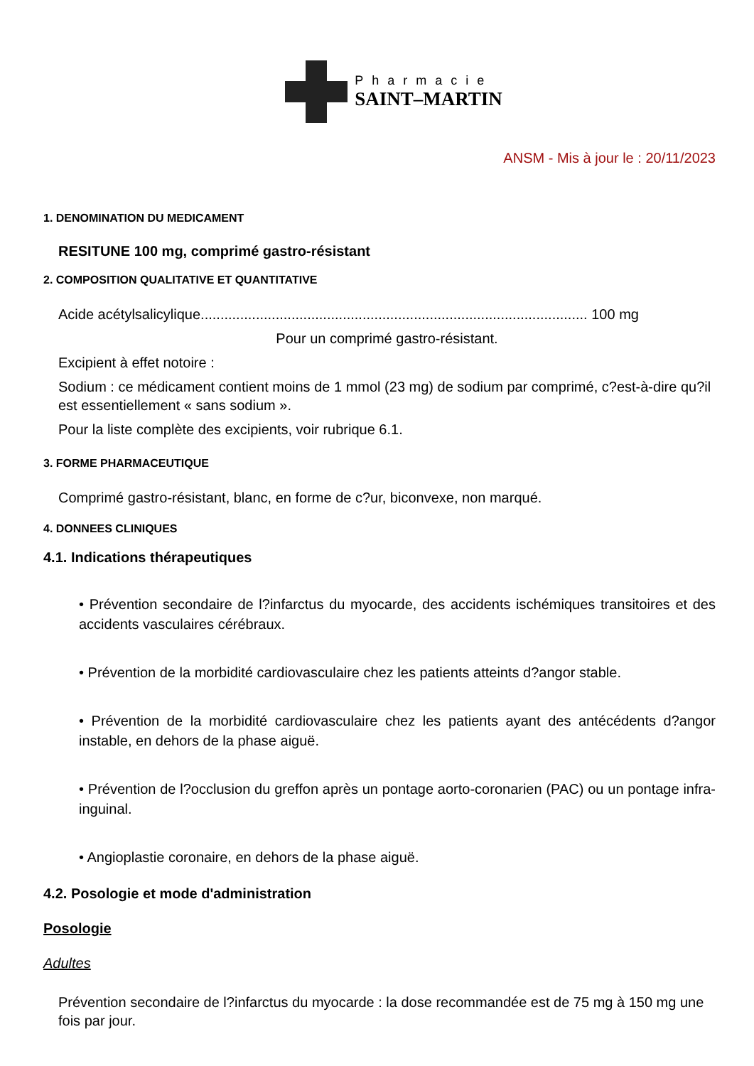Pharmacie
SAINT–MARTIN
ANSM - Mis à jour le : 20/11/2023
1. DENOMINATION DU MEDICAMENT
RESITUNE 100 mg, comprimé gastro-résistant
2. COMPOSITION QUALITATIVE ET QUANTITATIVE
Acide acétylsalicylique.................................................................................................. 100 mg
Pour un comprimé gastro-résistant.
Excipient à effet notoire :
Sodium : ce médicament contient moins de 1 mmol (23 mg) de sodium par comprimé, c?est-à-dire qu?il est essentiellement « sans sodium ».
Pour la liste complète des excipients, voir rubrique 6.1.
3. FORME PHARMACEUTIQUE
Comprimé gastro-résistant, blanc, en forme de c?ur, biconvexe, non marqué.
4. DONNEES CLINIQUES
4.1. Indications thérapeutiques
• Prévention secondaire de l?infarctus du myocarde, des accidents ischémiques transitoires et des accidents vasculaires cérébraux.
• Prévention de la morbidité cardiovasculaire chez les patients atteints d?angor stable.
• Prévention de la morbidité cardiovasculaire chez les patients ayant des antécédents d?angor instable, en dehors de la phase aiguë.
• Prévention de l?occlusion du greffon après un pontage aorto-coronarien (PAC) ou un pontage infra-inguinal.
• Angioplastie coronaire, en dehors de la phase aiguë.
4.2. Posologie et mode d'administration
Posologie
Adultes
Prévention secondaire de l?infarctus du myocarde : la dose recommandée est de 75 mg à 150 mg une fois par jour.